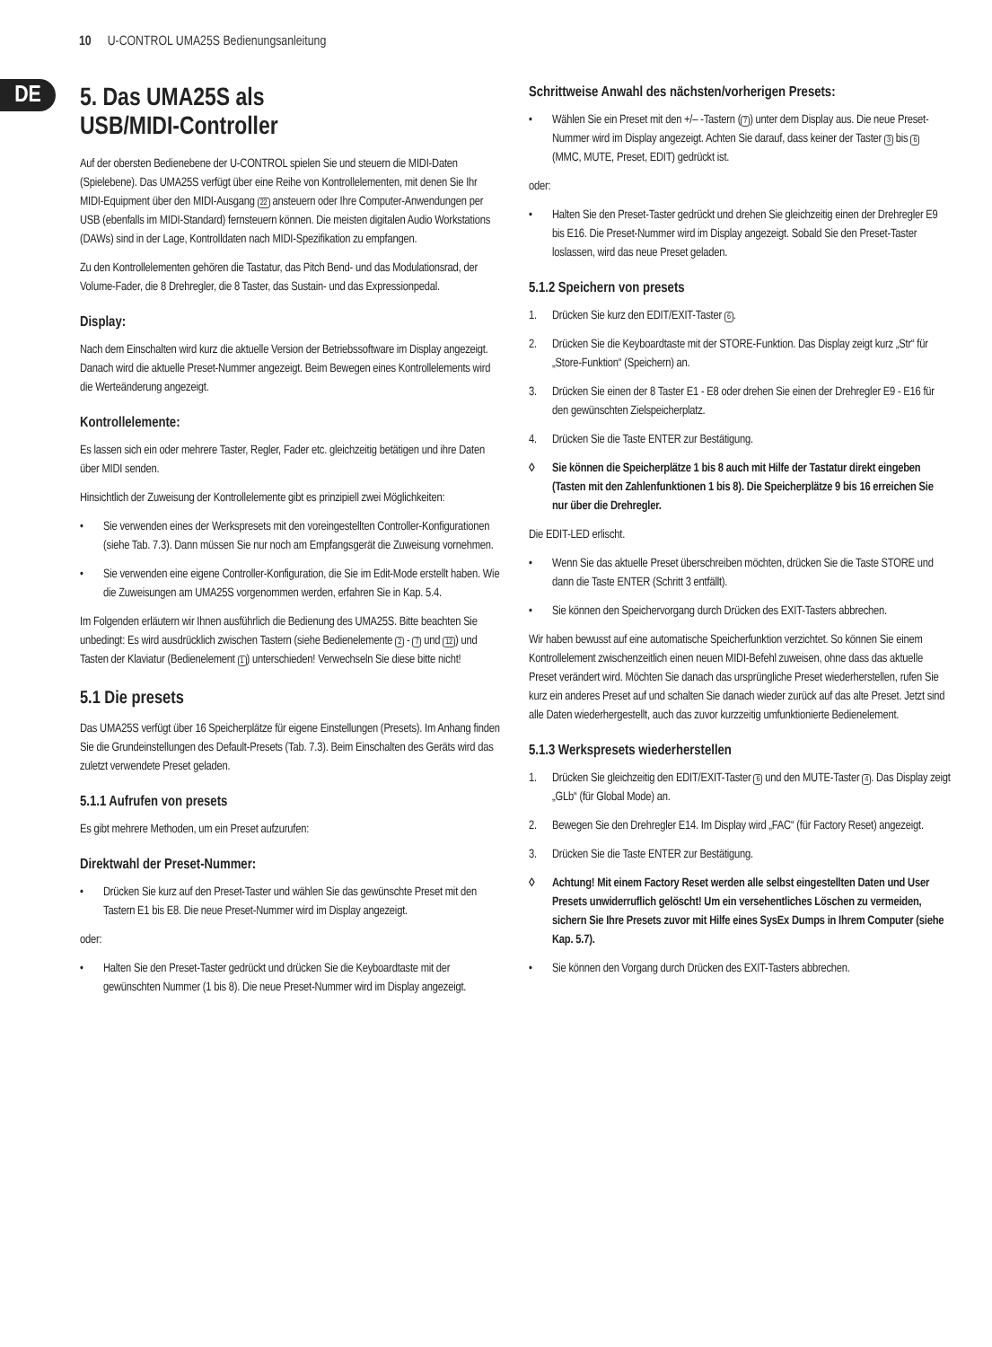10 U-CONTROL UMA25S Bedienungsanleitung
DE
5. Das UMA25S als
USB/MIDI-Controller
Auf der obersten Bedienebene der U-CONTROL spielen Sie und steuern die MIDI-Daten (Spielebene). Das UMA25S verfügt über eine Reihe von Kontrollelementen, mit denen Sie Ihr MIDI-Equipment über den MIDI-Ausgang 22 ansteuern oder Ihre Computer-Anwendungen per USB (ebenfalls im MIDI-Standard) fernsteuern können. Die meisten digitalen Audio Workstations (DAWs) sind in der Lage, Kontrolldaten nach MIDI-Spezifikation zu empfangen.
Zu den Kontrollelementen gehören die Tastatur, das Pitch Bend- und das Modulationsrad, der Volume-Fader, die 8 Drehregler, die 8 Taster, das Sustain- und das Expressionpedal.
Display:
Nach dem Einschalten wird kurz die aktuelle Version der Betriebssoftware im Display angezeigt. Danach wird die aktuelle Preset-Nummer angezeigt. Beim Bewegen eines Kontrollelements wird die Werteänderung angezeigt.
Kontrollelemente:
Es lassen sich ein oder mehrere Taster, Regler, Fader etc. gleichzeitig betätigen und ihre Daten über MIDI senden.
Hinsichtlich der Zuweisung der Kontrollelemente gibt es prinzipiell zwei Möglichkeiten:
• Sie verwenden eines der Werkspresets mit den voreingestellten Controller-Konfigurationen (siehe Tab. 7.3). Dann müssen Sie nur noch am Empfangsgerät die Zuweisung vornehmen.
• Sie verwenden eine eigene Controller-Konfiguration, die Sie im Edit-Mode erstellt haben. Wie die Zuweisungen am UMA25S vorgenommen werden, erfahren Sie in Kap. 5.4.
Im Folgenden erläutern wir Ihnen ausführlich die Bedienung des UMA25S. Bitte beachten Sie unbedingt: Es wird ausdrücklich zwischen Tastern (siehe Bedienelemente 2 - 7 und 12) und Tasten der Klaviatur (Bedienelement 1) unterschieden! Verwechseln Sie diese bitte nicht!
5.1 Die presets
Das UMA25S verfügt über 16 Speicherplätze für eigene Einstellungen (Presets). Im Anhang finden Sie die Grundeinstellungen des Default-Presets (Tab. 7.3). Beim Einschalten des Geräts wird das zuletzt verwendete Preset geladen.
5.1.1 Aufrufen von presets
Es gibt mehrere Methoden, um ein Preset aufzurufen:
Direktwahl der Preset-Nummer:
• Drücken Sie kurz auf den Preset-Taster und wählen Sie das gewünschte Preset mit den Tastern E1 bis E8. Die neue Preset-Nummer wird im Display angezeigt.
oder:
• Halten Sie den Preset-Taster gedrückt und drücken Sie die Keyboardtaste mit der gewünschten Nummer (1 bis 8). Die neue Preset-Nummer wird im Display angezeigt.
Schrittweise Anwahl des nächsten/vorherigen Presets:
• Wählen Sie ein Preset mit den +/– -Tastern (7) unter dem Display aus. Die neue Preset-Nummer wird im Display angezeigt. Achten Sie darauf, dass keiner der Taster 3 bis 6 (MMC, MUTE, Preset, EDIT) gedrückt ist.
oder:
• Halten Sie den Preset-Taster gedrückt und drehen Sie gleichzeitig einen der Drehregler E9 bis E16. Die Preset-Nummer wird im Display angezeigt. Sobald Sie den Preset-Taster loslassen, wird das neue Preset geladen.
5.1.2 Speichern von presets
1. Drücken Sie kurz den EDIT/EXIT-Taster 6.
2. Drücken Sie die Keyboardtaste mit der STORE-Funktion. Das Display zeigt kurz „Str“ für „Store-Funktion“ (Speichern) an.
3. Drücken Sie einen der 8 Taster E1 - E8 oder drehen Sie einen der Drehregler E9 - E16 für den gewünschten Zielspeicherplatz.
4. Drücken Sie die Taste ENTER zur Bestätigung.
◊ Sie können die Speicherplätze 1 bis 8 auch mit Hilfe der Tastatur direkt eingeben (Tasten mit den Zahlenfunktionen 1 bis 8). Die Speicherplätze 9 bis 16 erreichen Sie nur über die Drehregler.
Die EDIT-LED erlischt.
• Wenn Sie das aktuelle Preset überschreiben möchten, drücken Sie die Taste STORE und dann die Taste ENTER (Schritt 3 entfällt).
• Sie können den Speichervorgang durch Drücken des EXIT-Tasters abbrechen.
Wir haben bewusst auf eine automatische Speicherfunktion verzichtet. So können Sie einem Kontrollelement zwischenzeitlich einen neuen MIDI-Befehl zuweisen, ohne dass das aktuelle Preset verändert wird. Möchten Sie danach das ursprüngliche Preset wiederherstellen, rufen Sie kurz ein anderes Preset auf und schalten Sie danach wieder zurück auf das alte Preset. Jetzt sind alle Daten wiederhergestellt, auch das zuvor kurzzeitig umfunktionierte Bedienelement.
5.1.3 Werkspresets wiederherstellen
1. Drücken Sie gleichzeitig den EDIT/EXIT-Taster 6 und den MUTE-Taster 4. Das Display zeigt „GLb“ (für Global Mode) an.
2. Bewegen Sie den Drehregler E14. Im Display wird „FAC“ (für Factory Reset) angezeigt.
3. Drücken Sie die Taste ENTER zur Bestätigung.
◊ Achtung! Mit einem Factory Reset werden alle selbst eingestellten Daten und User Presets unwiderruflich gelöscht! Um ein versehentliches Löschen zu vermeiden, sichern Sie Ihre Presets zuvor mit Hilfe eines SysEx Dumps in Ihrem Computer (siehe Kap. 5.7).
• Sie können den Vorgang durch Drücken des EXIT-Tasters abbrechen.